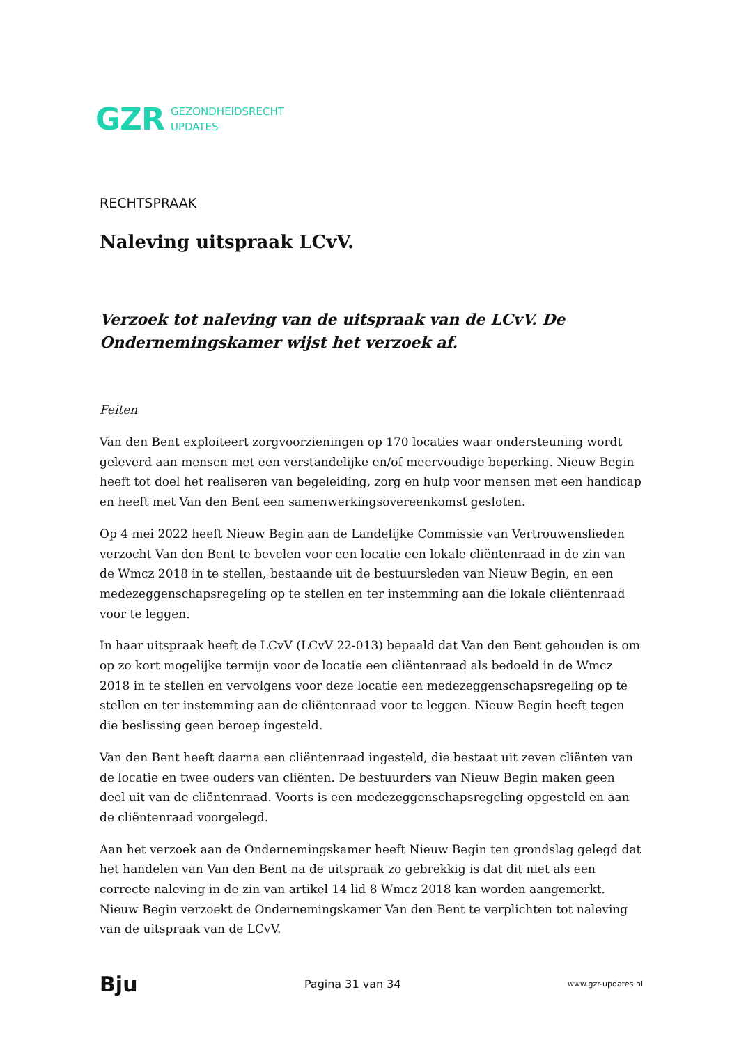GZR GEZONDHEIDSRECHT
UPDATES
RECHTSPRAAK
Naleving uitspraak LCvV.
Verzoek tot naleving van de uitspraak van de LCvV. De Ondernemingskamer wijst het verzoek af.
Feiten
Van den Bent exploiteert zorgvoorzieningen op 170 locaties waar ondersteuning wordt geleverd aan mensen met een verstandelijke en/of meervoudige beperking. Nieuw Begin heeft tot doel het realiseren van begeleiding, zorg en hulp voor mensen met een handicap en heeft met Van den Bent een samenwerkingsovereenkomst gesloten.
Op 4 mei 2022 heeft Nieuw Begin aan de Landelijke Commissie van Vertrouwenslieden verzocht Van den Bent te bevelen voor een locatie een lokale cliëntenraad in de zin van de Wmcz 2018 in te stellen, bestaande uit de bestuursleden van Nieuw Begin, en een medezeggenschapsregeling op te stellen en ter instemming aan die lokale cliëntenraad voor te leggen.
In haar uitspraak heeft de LCvV (LCvV 22-013) bepaald dat Van den Bent gehouden is om op zo kort mogelijke termijn voor de locatie een cliëntenraad als bedoeld in de Wmcz 2018 in te stellen en vervolgens voor deze locatie een medezeggenschapsregeling op te stellen en ter instemming aan de cliëntenraad voor te leggen. Nieuw Begin heeft tegen die beslissing geen beroep ingesteld.
Van den Bent heeft daarna een cliëntenraad ingesteld, die bestaat uit zeven cliënten van de locatie en twee ouders van cliënten. De bestuurders van Nieuw Begin maken geen deel uit van de cliëntenraad. Voorts is een medezeggenschapsregeling opgesteld en aan de cliëntenraad voorgelegd.
Aan het verzoek aan de Ondernemingskamer heeft Nieuw Begin ten grondslag gelegd dat het handelen van Van den Bent na de uitspraak zo gebrekkig is dat dit niet als een correcte naleving in de zin van artikel 14 lid 8 Wmcz 2018 kan worden aangemerkt. Nieuw Begin verzoekt de Ondernemingskamer Van den Bent te verplichten tot naleving van de uitspraak van de LCvV.
Bju Pagina 31 van 34 www.gzr-updates.nl